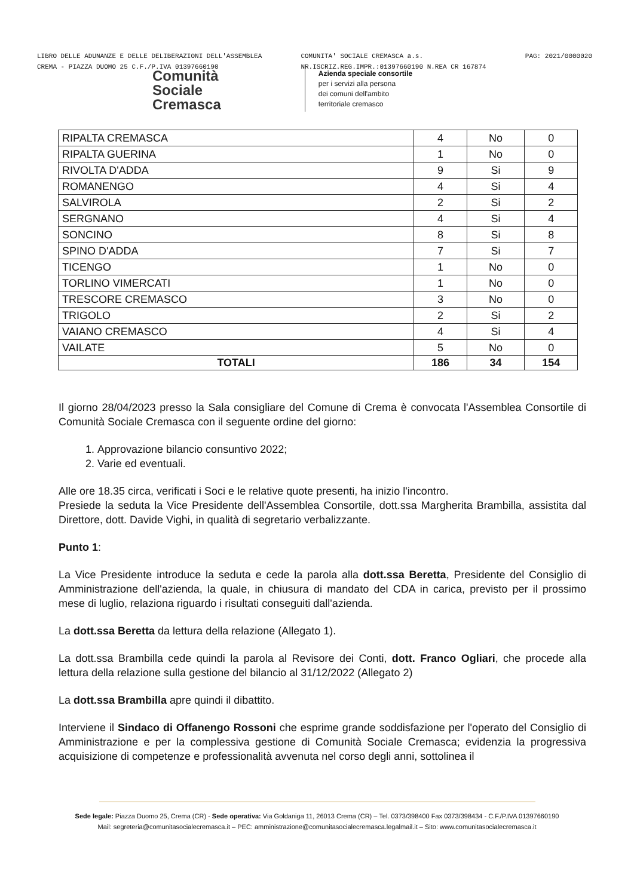LIBRO DELLE ADUNANZE E DELLE DELIBERAZIONI DELL'ASSEMBLEA
CREMA - PIAZZA DUOMO 25 C.F./P.IVA 01397660190
COMUNITA' SOCIALE CREMASCA a.s.
NR.ISCRIZ.REG.IMPR.:01397660190 N.REA CR 167874
PAG: 2021/0000020
Comunità
Sociale
Cremasca
Azienda speciale consortile
per i servizi alla persona
dei comuni dell'ambito
territoriale cremasco
| RIPALTA CREMASCA | 4 | No | 0 |
| RIPALTA GUERINA | 1 | No | 0 |
| RIVOLTA D'ADDA | 9 | Si | 9 |
| ROMANENGO | 4 | Si | 4 |
| SALVIROLA | 2 | Si | 2 |
| SERGNANO | 4 | Si | 4 |
| SONCINO | 8 | Si | 8 |
| SPINO D'ADDA | 7 | Si | 7 |
| TICENGO | 1 | No | 0 |
| TORLINO VIMERCATI | 1 | No | 0 |
| TRESCORE CREMASCO | 3 | No | 0 |
| TRIGOLO | 2 | Si | 2 |
| VAIANO CREMASCO | 4 | Si | 4 |
| VAILATE | 5 | No | 0 |
| TOTALI | 186 | 34 | 154 |
Il giorno 28/04/2023 presso la Sala consigliare del Comune di Crema è convocata l'Assemblea Consortile di Comunità Sociale Cremasca con il seguente ordine del giorno:
1. Approvazione bilancio consuntivo 2022;
2. Varie ed eventuali.
Alle ore 18.35 circa, verificati i Soci e le relative quote presenti, ha inizio l'incontro.
Presiede la seduta la Vice Presidente dell'Assemblea Consortile, dott.ssa Margherita Brambilla, assistita dal Direttore, dott. Davide Vighi, in qualità di segretario verbalizzante.
Punto 1:
La Vice Presidente introduce la seduta e cede la parola alla dott.ssa Beretta, Presidente del Consiglio di Amministrazione dell'azienda, la quale, in chiusura di mandato del CDA in carica, previsto per il prossimo mese di luglio, relaziona riguardo i risultati conseguiti dall'azienda.
La dott.ssa Beretta da lettura della relazione (Allegato 1).
La dott.ssa Brambilla cede quindi la parola al Revisore dei Conti, dott. Franco Ogliari, che procede alla lettura della relazione sulla gestione del bilancio al 31/12/2022 (Allegato 2)
La dott.ssa Brambilla apre quindi il dibattito.
Interviene il Sindaco di Offanengo Rossoni che esprime grande soddisfazione per l'operato del Consiglio di Amministrazione e per la complessiva gestione di Comunità Sociale Cremasca; evidenzia la progressiva acquisizione di competenze e professionalità avvenuta nel corso degli anni, sottolinea il
Sede legale: Piazza Duomo 25, Crema (CR) - Sede operativa: Via Goldaniga 11, 26013 Crema (CR) – Tel. 0373/398400 Fax 0373/398434 - C.F./P.IVA 01397660190
Mail: segreteria@comunitasocialecremasca.it – PEC: amministrazione@comunitasocialecremasca.legalmail.it – Sito: www.comunitasocialecremasca.it